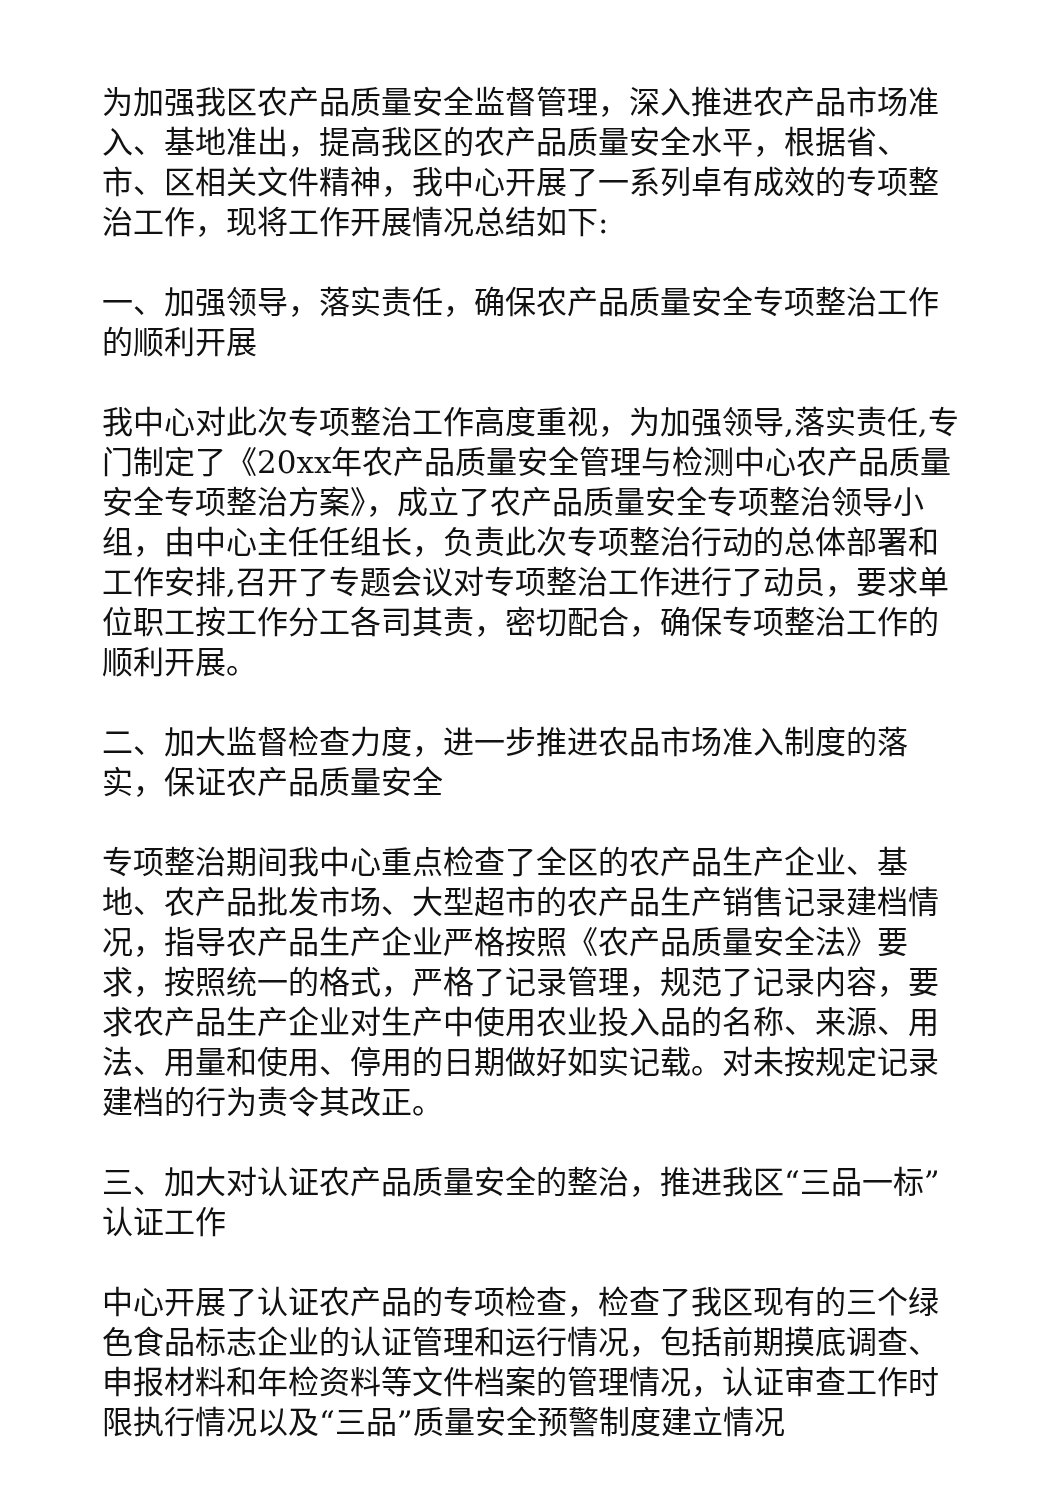为加强我区农产品质量安全监督管理，深入推进农产品市场准入、基地准出，提高我区的农产品质量安全水平，根据省、市、区相关文件精神，我中心开展了一系列卓有成效的专项整治工作，现将工作开展情况总结如下:
一、加强领导，落实责任，确保农产品质量安全专项整治工作的顺利开展
我中心对此次专项整治工作高度重视，为加强领导,落实责任,专门制定了《20xx年农产品质量安全管理与检测中心农产品质量安全专项整治方案》，成立了农产品质量安全专项整治领导小组，由中心主任任组长，负责此次专项整治行动的总体部署和工作安排,召开了专题会议对专项整治工作进行了动员，要求单位职工按工作分工各司其责，密切配合，确保专项整治工作的顺利开展。
二、加大监督检查力度，进一步推进农品市场准入制度的落实，保证农产品质量安全
专项整治期间我中心重点检查了全区的农产品生产企业、基地、农产品批发市场、大型超市的农产品生产销售记录建档情况，指导农产品生产企业严格按照《农产品质量安全法》要求，按照统一的格式，严格了记录管理，规范了记录内容，要求农产品生产企业对生产中使用农业投入品的名称、来源、用法、用量和使用、停用的日期做好如实记载。对未按规定记录建档的行为责令其改正。
三、加大对认证农产品质量安全的整治，推进我区“三品一标”认证工作
中心开展了认证农产品的专项检查，检查了我区现有的三个绿色食品标志企业的认证管理和运行情况，包括前期摸底调查、申报材料和年检资料等文件档案的管理情况，认证审查工作时限执行情况以及“三品”质量安全预警制度建立情况